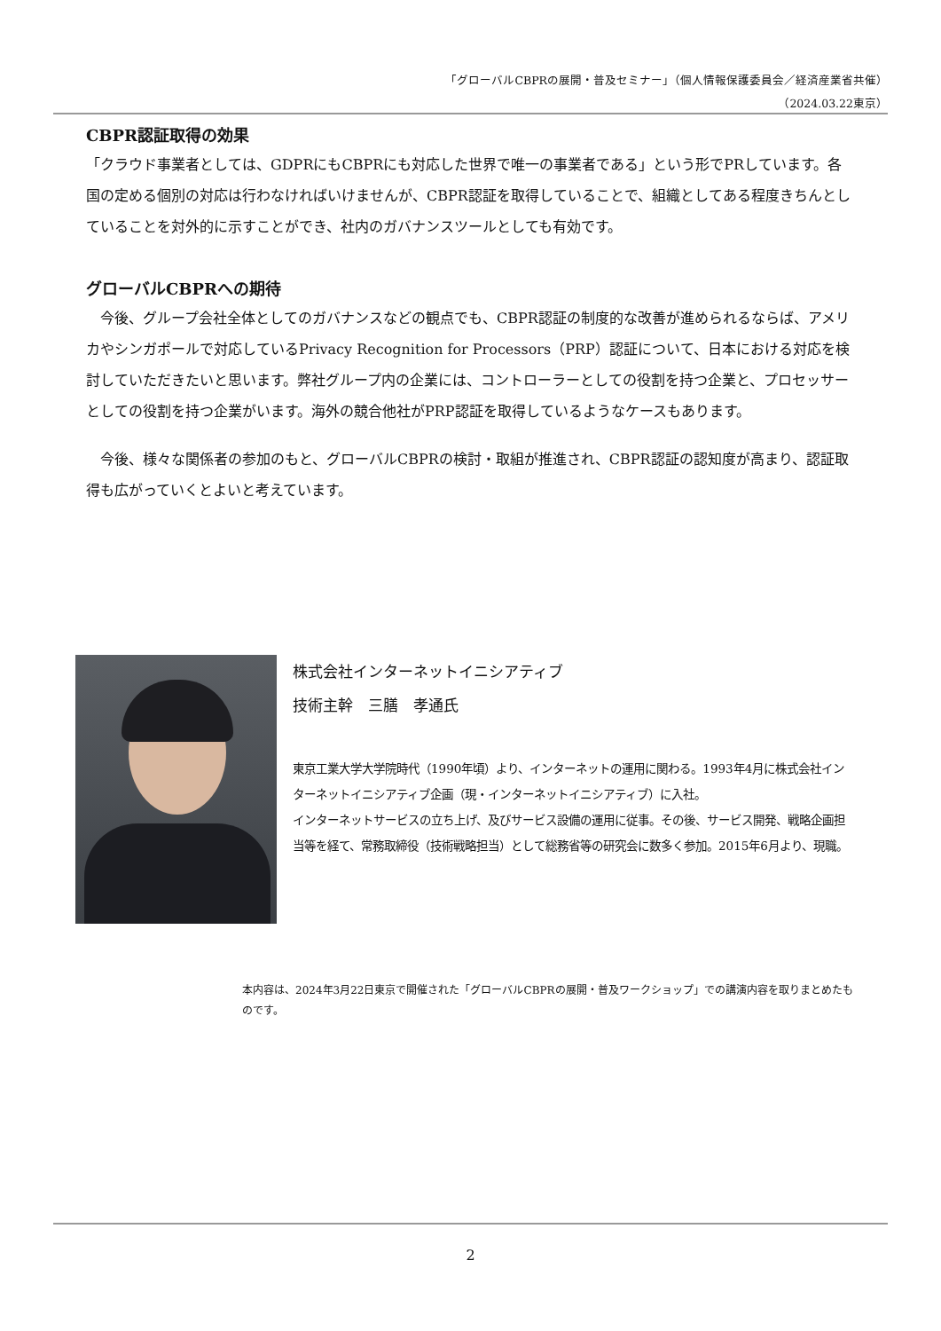「グローバルCBPRの展開・普及セミナー」（個人情報保護委員会／経済産業省共催）
（2024.03.22東京）
CBPR認証取得の効果
「クラウド事業者としては、GDPRにもCBPRにも対応した世界で唯一の事業者である」という形でPRしています。各国の定める個別の対応は行わなければいけませんが、CBPR認証を取得していることで、組織としてある程度きちんとしていることを対外的に示すことができ、社内のガバナンスツールとしても有効です。
グローバルCBPRへの期待
　今後、グループ会社全体としてのガバナンスなどの観点でも、CBPR認証の制度的な改善が進められるならば、アメリカやシンガポールで対応しているPrivacy Recognition for Processors（PRP）認証について、日本における対応を検討していただきたいと思います。弊社グループ内の企業には、コントローラーとしての役割を持つ企業と、プロセッサーとしての役割を持つ企業がいます。海外の競合他社がPRP認証を取得しているようなケースもあります。
　今後、様々な関係者の参加のもと、グローバルCBPRの検討・取組が推進され、CBPR認証の認知度が高まり、認証取得も広がっていくとよいと考えています。
株式会社インターネットイニシアティブ
技術主幹　三膳　孝通氏
東京工業大学大学院時代（1990年頃）より、インターネットの運用に関わる。1993年4月に株式会社インターネットイニシアティブ企画（現・インターネットイニシアティブ）に入社。
インターネットサービスの立ち上げ、及びサービス設備の運用に従事。その後、サービス開発、戦略企画担当等を経て、常務取締役（技術戦略担当）として総務省等の研究会に数多く参加。2015年6月より、現職。
本内容は、2024年3月22日東京で開催された「グローバルCBPRの展開・普及ワークショップ」での講演内容を取りまとめたものです。
2